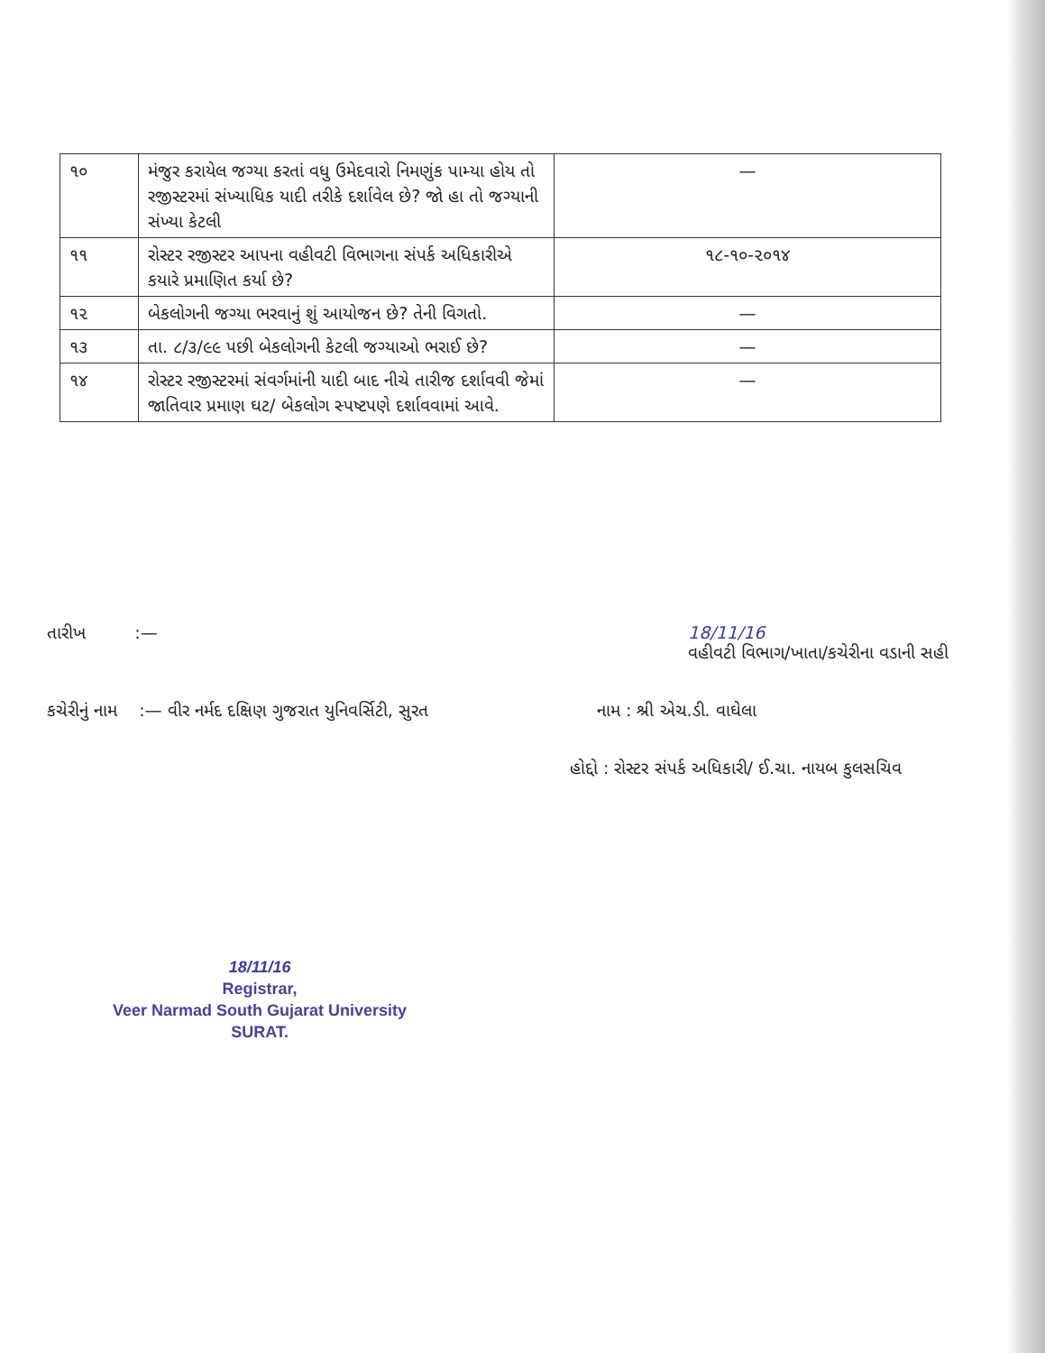| ૧૦ | મંજુર કરાયેલ જગ્યા કરતાં વધુ ઉમેદવારો નિમણુંક પામ્યા હોય તો રજીસ્ટરમાં સંખ્યાધિક યાદી તરીકે દર્શાવેલ છે? જો હા તો જગ્યાની સંખ્યા કેટલી | — |
| ૧૧ | રોસ્ટર રજીસ્ટર આપના વહીવટી વિભાગના સંપર્ક અધિકારીએ કયારે પ્રમાણિત કર્યા છે? | ૧૮-૧૦-૨૦૧૪ |
| ૧૨ | બેકલોગની જગ્યા ભરવાનું શું આયોજન છે? તેની વિગતો. | — |
| ૧૩ | તા. ૮/૩/૯૯ પછી બેકલોગની કેટલી જગ્યાઓ ભરાઈ છે? | — |
| ૧૪ | રોસ્ટર રજીસ્ટરમાં સંવર્ગમાંની યાદી બાદ નીચે તારીજ દર્શાવવી જેમાં જાતિવાર પ્રમાણ ઘટ/ બેકલોગ સ્પષ્ટપણે દર્શાવવામાં આવે. | — |
તારીખ :— 18/11/16
વહીવટી વિભાગ/ખાતા/કચેરીના વડાની સહી
કચેરીનું નામ :— વીર નર્મદ દક્ષિણ ગુજરાત યુનિવર્સિટી, સુરત નામ : શ્રી એચ.ડી. વાઘેલા
હોદ્દો : રોસ્ટર સંપર્ક અધિકારી/ ઈ.ચા. નાયબ કુલસચિવ
18/11/16
Registrar,
Veer Narmad South Gujarat University
SURAT.